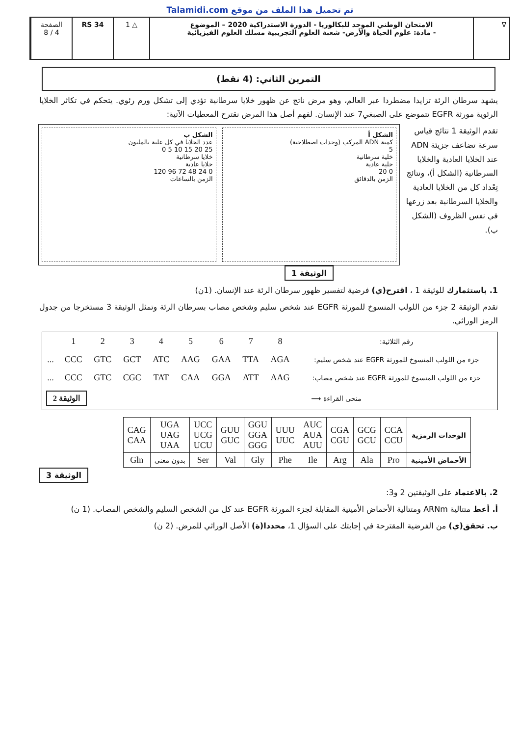تم تحميل هذا الملف من موقع Talamidi.com
∇ الامتحان الوطني الموحد للبكالوريا - الدورة الاستدراكية 2020 – الموضوع
- مادة: علوم الحياة والأرض- شعبة العلوم التجريبية مسلك العلوم الفيزيائية
△ 1 RS 34 الصفحة
4 / 8
التمرين الثاني: (4 نقط)
يشهد سرطان الرئة تزايدا مضطردا عبر العالم، وهو مرض ناتج عن ظهور خلايا سرطانية تؤدي إلى تشكل ورم رئوي. يتحكم في تكاثر الخلايا الرئوية مورثة EGFR تتموضع على الصبغي7 عند الإنسان. لفهم أصل هذا المرض نقترح المعطيات الآتية:
تقدم الوثيقة 1 نتائج قياس سرعة تضاعف جزيئة ADN عند الخلايا العادية والخلايا السرطانية (الشكل أ)، ونتائج تِعْداد كل من الخلايا العادية والخلايا السرطانية بعد زرعها في نفس الظروف (الشكل ب).
الشكل أ
كمية ADN المركب (وحدات اصطلاحية)
5
خلية سرطانية
خلية عادية
0 20
الزمن بالدقائق
الشكل ب
عدد الخلايا في كل علبة بالمليون
25 20 15 10 5 0
خلايا سرطانية
خلايا عادية
0 24 48 72 96 120
الزمن بالساعات
الوثيقة 1
1. باستثمارك للوثيقة 1 ، اقترح(ي) فرضية لتفسير ظهور سرطان الرئة عند الإنسان. (1ن)
تقدم الوثيقة 2 جزء من اللولب المنسوخ للمورثة EGFR عند شخص سليم وشخص مصاب بسرطان الرئة وتمثل الوثيقة 3 مستخرجا من جدول الرمز الوراثي.
| رقم الثلاثية: | 8 | 7 | 6 | 5 | 4 | 3 | 2 | 1 | |
| جزء من اللولب المنسوخ للمورثة EGFR عند شخص سليم: | AGA | TTA | GAA | AAG | ATC | GCT | GTC | CCC | ... |
| جزء من اللولب المنسوخ للمورثة EGFR عند شخص مصاب: | AAG | ATT | GGA | CAA | TAT | CGC | GTC | CCC | ... |
| منحى القراءة ⟶ | | | | | الوثيقة 2 | | | | |
| الوحدات الرمزية | CCA CCU | GCG GCU | CGA CGU | AUC AUA AUU | UUU UUC | GGU GGA GGG | GUU GUC | UCC UCG UCU | UGA UAG UAA | CAG CAA |
| الأحماض الأمينية | Pro | Ala | Arg | Ile | Phe | Gly | Val | Ser | بدون معنى | Gln |
الوثيقة 3
2. بالاعتماد على الوثيقتين 2 و3:
أ. أعط متتالية ARNm ومتتالية الأحماض الأمينية المقابلة لجزء المورثة EGFR عند كل من الشخص السليم والشخص المصاب. (1 ن)
ب. تحقق(ي) من الفرضية المقترحة في إجابتك على السؤال 1، محددا(ة) الأصل الوراثي للمرض. (2 ن)